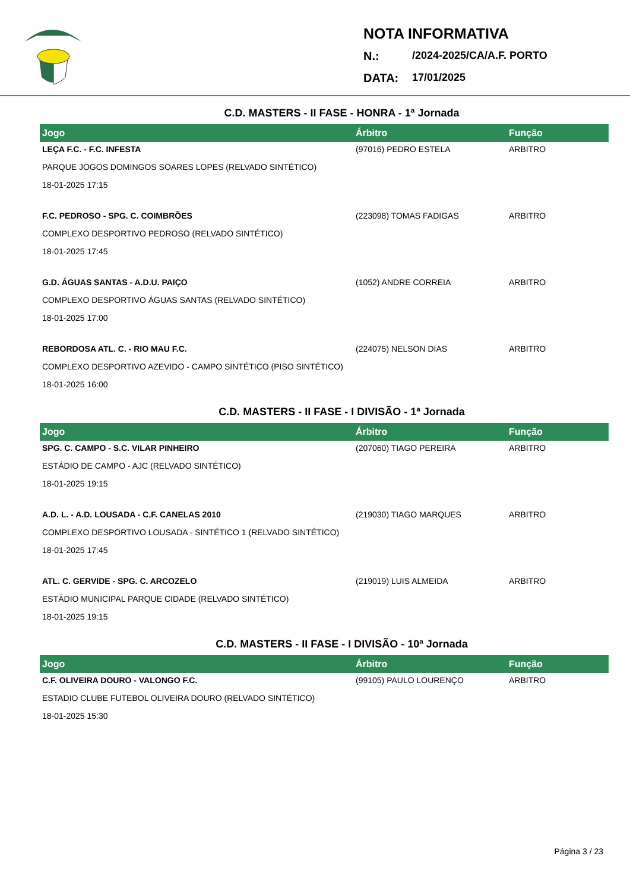NOTA INFORMATIVA
N.: /2024-2025/CA/A.F. PORTO
DATA: 17/01/2025
C.D. MASTERS - II FASE - HONRA - 1ª Jornada
| Jogo | Árbitro | Função |
| --- | --- | --- |
| LEÇA F.C. - F.C. INFESTA | (97016) PEDRO ESTELA | ARBITRO |
| PARQUE JOGOS DOMINGOS SOARES LOPES (RELVADO SINTÉTICO) | | |
| 18-01-2025 17:15 | | |
| F.C. PEDROSO - SPG. C. COIMBRÕES | (223098) TOMAS FADIGAS | ARBITRO |
| COMPLEXO DESPORTIVO PEDROSO (RELVADO SINTÉTICO) | | |
| 18-01-2025 17:45 | | |
| G.D. ÁGUAS SANTAS - A.D.U. PAIÇO | (1052) ANDRE CORREIA | ARBITRO |
| COMPLEXO DESPORTIVO ÁGUAS SANTAS (RELVADO SINTÉTICO) | | |
| 18-01-2025 17:00 | | |
| REBORDOSA ATL. C. - RIO MAU F.C. | (224075) NELSON DIAS | ARBITRO |
| COMPLEXO DESPORTIVO AZEVIDO - CAMPO SINTÉTICO (PISO SINTÉTICO) | | |
| 18-01-2025 16:00 | | |
C.D. MASTERS - II FASE - I DIVISÃO - 1ª Jornada
| Jogo | Árbitro | Função |
| --- | --- | --- |
| SPG. C. CAMPO - S.C. VILAR PINHEIRO | (207060) TIAGO PEREIRA | ARBITRO |
| ESTÁDIO DE CAMPO - AJC (RELVADO SINTÉTICO) | | |
| 18-01-2025 19:15 | | |
| A.D. L. - A.D. LOUSADA - C.F. CANELAS 2010 | (219030) TIAGO MARQUES | ARBITRO |
| COMPLEXO DESPORTIVO LOUSADA - SINTÉTICO 1 (RELVADO SINTÉTICO) | | |
| 18-01-2025 17:45 | | |
| ATL. C. GERVIDE - SPG. C. ARCOZELO | (219019) LUIS ALMEIDA | ARBITRO |
| ESTÁDIO MUNICIPAL PARQUE CIDADE (RELVADO SINTÉTICO) | | |
| 18-01-2025 19:15 | | |
C.D. MASTERS - II FASE - I DIVISÃO - 10ª Jornada
| Jogo | Árbitro | Função |
| --- | --- | --- |
| C.F. OLIVEIRA DOURO - VALONGO F.C. | (99105) PAULO LOURENÇO | ARBITRO |
| ESTADIO CLUBE FUTEBOL OLIVEIRA DOURO (RELVADO SINTÉTICO) | | |
| 18-01-2025 15:30 | | |
Página 3 / 23